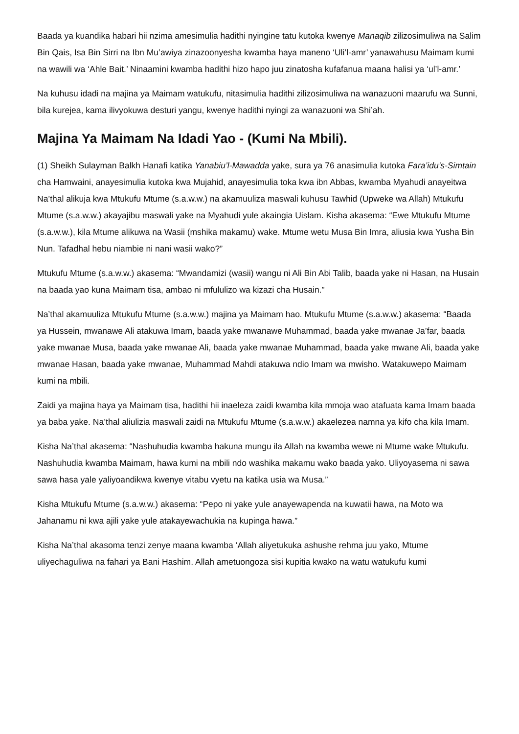Baada ya kuandika habari hii nzima amesimulia hadithi nyingine tatu kutoka kwenye Manaqib zilizosimuliwa na Salim Bin Qais, Isa Bin Sirri na Ibn Mu’awiya zinazoonyesha kwamba haya maneno ‘Uli’l-amr’ yanawahusu Maimam kumi na wawili wa ‘Ahle Bait.’ Ninaamini kwamba hadithi hizo hapo juu zinatosha kufafanua maana halisi ya ‘ul’l-amr.’
Na kuhusu idadi na majina ya Maimam watukufu, nitasimulia hadithi zilizosimuliwa na wanazuoni maarufu wa Sunni, bila kurejea, kama ilivyokuwa desturi yangu, kwenye hadithi nyingi za wanazuoni wa Shi’ah.
Majina Ya Maimam Na Idadi Yao - (Kumi Na Mbili).
(1) Sheikh Sulayman Balkh Hanafi katika Yanabiu’l-Mawadda yake, sura ya 76 anasimulia kutoka Fara’idu’s-Simtain cha Hamwaini, anayesimulia kutoka kwa Mujahid, anayesimulia toka kwa ibn Abbas, kwamba Myahudi anayeitwa Na’thal alikuja kwa Mtukufu Mtume (s.a.w.w.) na akamuuliza maswali kuhusu Tawhid (Upweke wa Allah) Mtukufu Mtume (s.a.w.w.) akayajibu maswali yake na Myahudi yule akaingia Uislam. Kisha akasema: “Ewe Mtukufu Mtume (s.a.w.w.), kila Mtume alikuwa na Wasii (mshika makamu) wake. Mtume wetu Musa Bin Imra, aliusia kwa Yusha Bin Nun. Tafadhal hebu niambie ni nani wasii wako?”
Mtukufu Mtume (s.a.w.w.) akasema: “Mwandamizi (wasii) wangu ni Ali Bin Abi Talib, baada yake ni Hasan, na Husain na baada yao kuna Maimam tisa, ambao ni mfululizo wa kizazi cha Husain.”
Na’thal akamuuliza Mtukufu Mtume (s.a.w.w.) majina ya Maimam hao. Mtukufu Mtume (s.a.w.w.) akasema: “Baada ya Hussein, mwanawe Ali atakuwa Imam, baada yake mwanawe Muhammad, baada yake mwanae Ja’far, baada yake mwanae Musa, baada yake mwanae Ali, baada yake mwanae Muhammad, baada yake mwane Ali, baada yake mwanae Hasan, baada yake mwanae, Muhammad Mahdi atakuwa ndio Imam wa mwisho. Watakuwepo Maimam kumi na mbili.
Zaidi ya majina haya ya Maimam tisa, hadithi hii inaeleza zaidi kwamba kila mmoja wao atafuata kama Imam baada ya baba yake. Na’thal aliulizia maswali zaidi na Mtukufu Mtume (s.a.w.w.) akaelezea namna ya kifo cha kila Imam.
Kisha Na’thal akasema: “Nashuhudia kwamba hakuna mungu ila Allah na kwamba wewe ni Mtume wake Mtukufu. Nashuhudia kwamba Maimam, hawa kumi na mbili ndo washika makamu wako baada yako. Uliyoyasema ni sawa sawa hasa yale yaliyoandikwa kwenye vitabu vyetu na katika usia wa Musa.”
Kisha Mtukufu Mtume (s.a.w.w.) akasema: “Pepo ni yake yule anayewapenda na kuwatii hawa, na Moto wa Jahanamu ni kwa ajili yake yule atakayewachukia na kupinga hawa.”
Kisha Na’thal akasoma tenzi zenye maana kwamba ‘Allah aliyetukuka ashushe rehma juu yako, Mtume uliyechaguliwa na fahari ya Bani Hashim. Allah ametuongoza sisi kupitia kwako na watu watukufu kumi